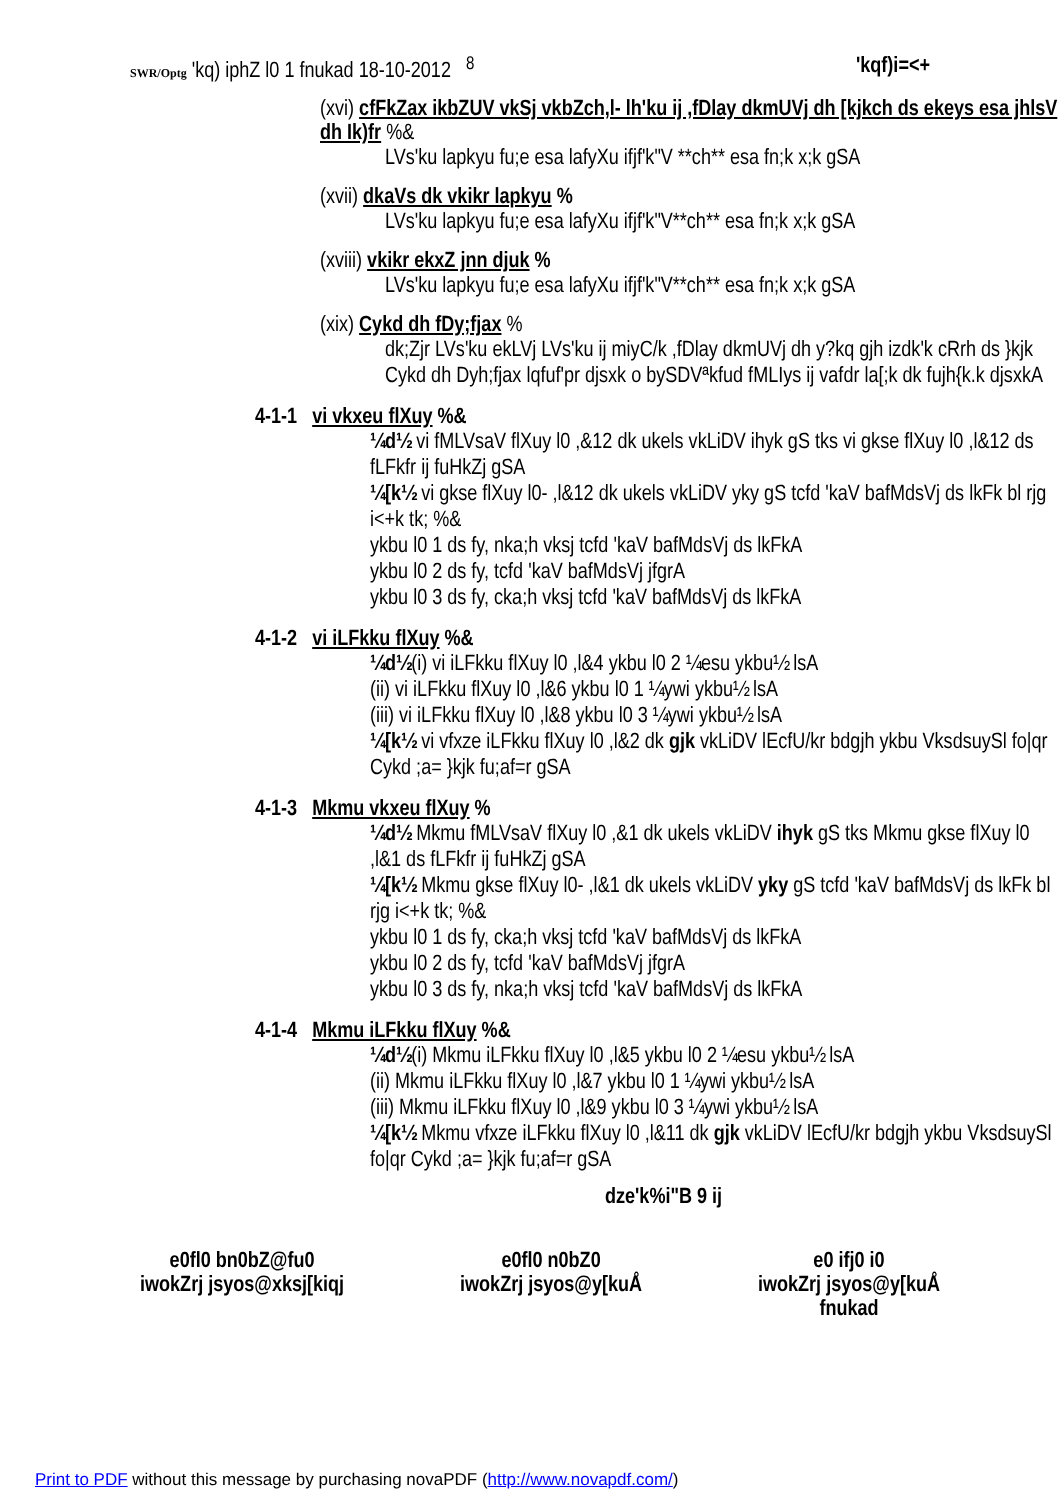SWR/Optg 'kq) iphZ l0 1 fnukad 18-10-2012 <sup>8</sup> 'kqf)i=<+
(xvi) cfFkZax ikbZUV vkSj vkbZch,l- lh'ku ij ,fDlay dkmUVj dh [kjkch ds ekeys esa jhlsV dh Ik)fr %&
LVs'ku lapkyu fu;e esa lafyXu ifjf'k"V **ch** esa fn;k x;k gSA
(xvii) dkaVs dk vkikr lapkyu %
LVs'ku lapkyu fu;e esa lafyXu ifjf'k"V**ch** esa fn;k x;k gSA
(xviii) vkikr ekxZ jnn djuk %
LVs'ku lapkyu fu;e esa lafyXu ifjf'k"V**ch** esa fn;k x;k gSA
(xix) Cykd dh fDy;fjax %
dk;Zjr LVs'ku ekLVj LVs'ku ij miyC/k ,fDlay dkmUVj dh y?kq gjh izdk'k cRrh ds }kjk Cykd dh Dyh;fjax lqfuf'pr djsxk o bySDVªkfud fMLIys ij vafdr la[;k dk fujh{k.k djsxkA
4-1-1 vi vkxeu flXuy %&
¼d½ vi fMLVsaV flXuy l0 ,&12 dk ukels vkLiDV ihyk gS tks vi gkse flXuy l0 ,l&12 ds fLFkfr ij fuHkZj gSA
¼[k½ vi gkse flXuy l0- ,l&12 dk ukels vkLiDV yky gS tcfd 'kaV bafMdsVj ds lkFk bl rjg i<+k tk; %&
ykbu l0 1 ds fy, nka;h vksj tcfd 'kaV bafMdsVj ds lkFkA
ykbu l0 2 ds fy, tcfd 'kaV bafMdsVj jfgrA
ykbu l0 3 ds fy, cka;h vksj tcfd 'kaV bafMdsVj ds lkFkA
4-1-2 vi iLFkku flXuy %&
¼d½(i) vi iLFkku flXuy l0 ,l&4 ykbu l0 2 ¼esu ykbu½ lsA
(ii) vi iLFkku flXuy l0 ,l&6 ykbu l0 1 ¼ywi ykbu½ lsA
(iii) vi iLFkku flXuy l0 ,l&8 ykbu l0 3 ¼ywi ykbu½ lsA
¼[k½ vi vfxze iLFkku flXuy l0 ,l&2 dk gjk vkLiDV lEcfU/kr bdgjh ykbu VksdsuySl fo|qr Cykd ;a= }kjk fu;af=r gSA
4-1-3 Mkmu vkxeu flXuy %
¼d½ Mkmu fMLVsaV flXuy l0 ,&1 dk ukels vkLiDV ihyk gS tks Mkmu gkse flXuy l0 ,l&1 ds fLFkfr ij fuHkZj gSA
¼[k½ Mkmu gkse flXuy l0- ,l&1 dk ukels vkLiDV yky gS tcfd 'kaV bafMdsVj ds lkFk bl rjg i<+k tk; %&
ykbu l0 1 ds fy, cka;h vksj tcfd 'kaV bafMdsVj ds lkFkA
ykbu l0 2 ds fy, tcfd 'kaV bafMdsVj jfgrA
ykbu l0 3 ds fy, nka;h vksj tcfd 'kaV bafMdsVj ds lkFkA
4-1-4 Mkmu iLFkku flXuy %&
¼d½(i) Mkmu iLFkku flXuy l0 ,l&5 ykbu l0 2 ¼esu ykbu½ lsA
(ii) Mkmu iLFkku flXuy l0 ,l&7 ykbu l0 1 ¼ywi ykbu½ lsA
(iii) Mkmu iLFkku flXuy l0 ,l&9 ykbu l0 3 ¼ywi ykbu½ lsA
¼[k½ Mkmu vfxze iLFkku flXuy l0 ,l&11 dk gjk vkLiDV lEcfU/kr bdgjh ykbu VksdsuySl fo|qr Cykd ;a= }kjk fu;af=r gSA
dze'k%i"B 9 ij
e0fl0 bn0bZ@fu0
iwokZrj jsyos@xksj[kiqj
e0fl0 n0bZ0
iwokZrj jsyos@y[kuÅ
e0 ifj0 i0
iwokZrj jsyos@y[kuÅ
fnukad
Print to PDF without this message by purchasing novaPDF (http://www.novapdf.com/)